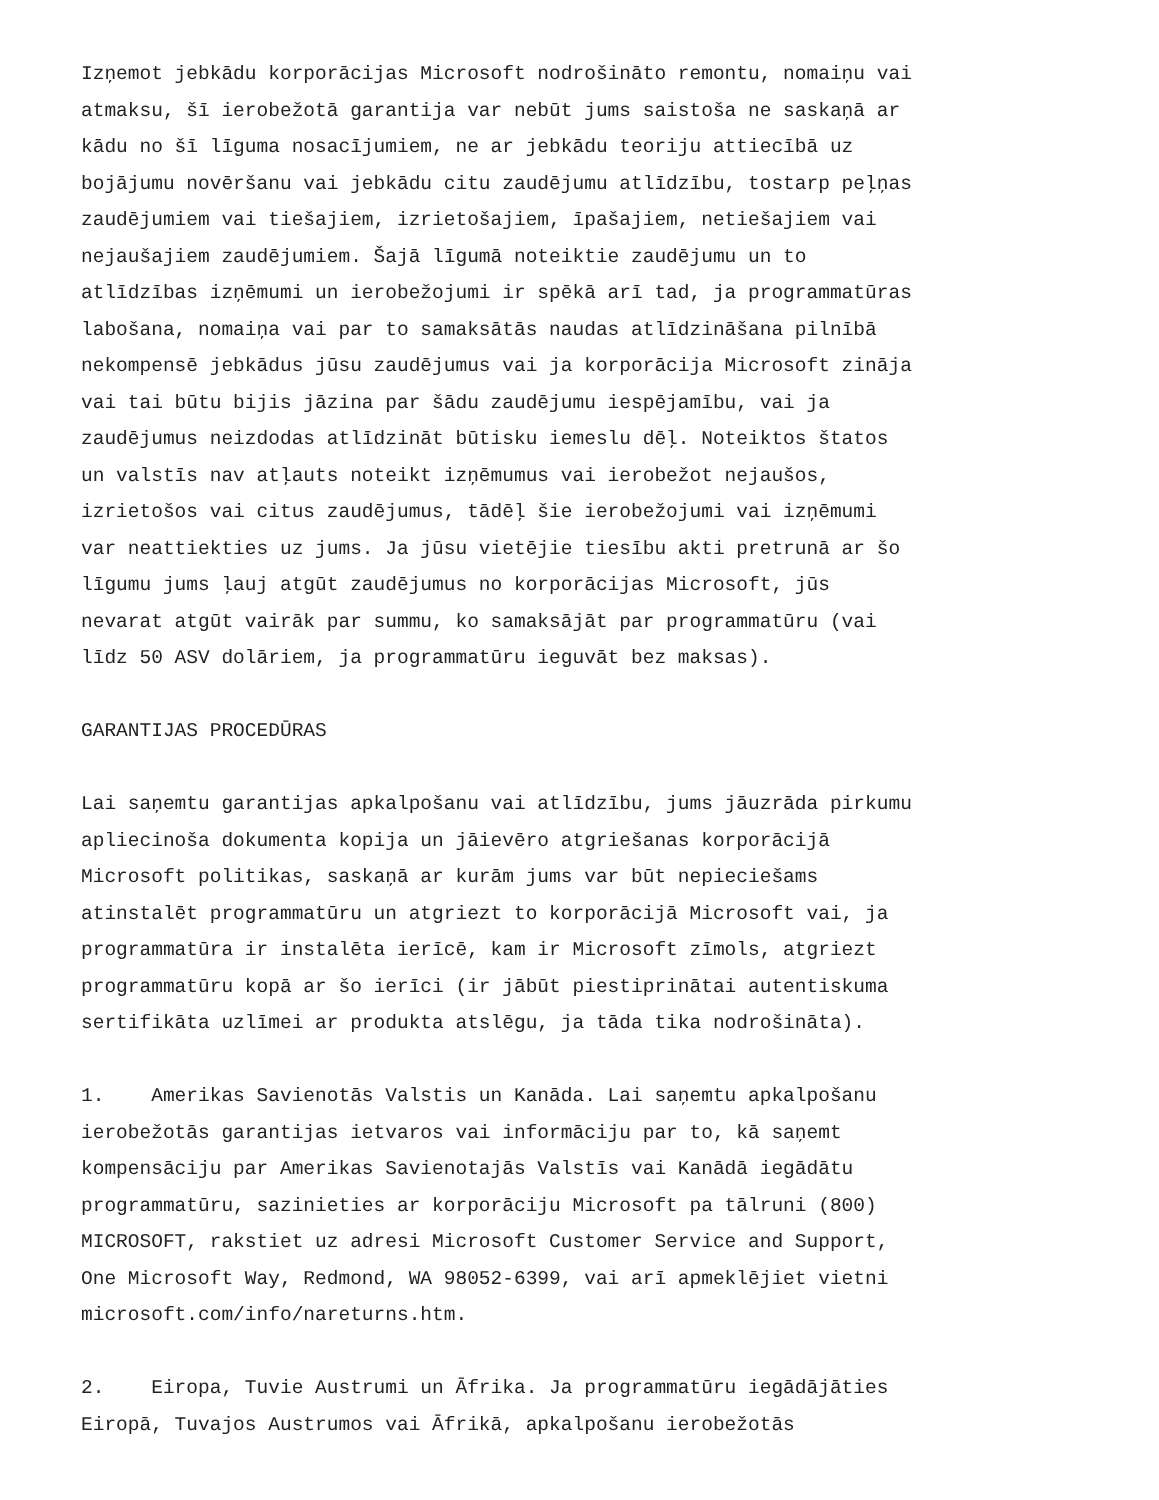Izņemot jebkādu korporācijas Microsoft nodrošināto remontu, nomaiņu vai atmaksu, šī ierobežotā garantija var nebūt jums saistoša ne saskaņā ar kādu no šī līguma nosacījumiem, ne ar jebkādu teoriju attiecībā uz bojājumu novēršanu vai jebkādu citu zaudējumu atlīdzību, tostarp peļņas zaudējumiem vai tiešajiem, izrietošajiem, īpašajiem, netiešajiem vai nejaušajiem zaudējumiem. Šajā līgumā noteiktie zaudējumu un to atlīdzības izņēmumi un ierobežojumi ir spēkā arī tad, ja programmatūras labošana, nomaiņa vai par to samaksātās naudas atlīdzināšana pilnībā nekompensē jebkādus jūsu zaudējumus vai ja korporācija Microsoft zināja vai tai būtu bijis jāzina par šādu zaudējumu iespējamību, vai ja zaudējumus neizdodas atlīdzināt būtisku iemeslu dēļ. Noteiktos štatos un valstīs nav atļauts noteikt izņēmumus vai ierobežot nejaušos, izrietošos vai citus zaudējumus, tādēļ šie ierobežojumi vai izņēmumi var neattiekties uz jums. Ja jūsu vietējie tiesību akti pretrunā ar šo līgumu jums ļauj atgūt zaudējumus no korporācijas Microsoft, jūs nevarat atgūt vairāk par summu, ko samaksājāt par programmatūru (vai līdz 50 ASV dolāriem, ja programmatūru ieguvāt bez maksas).
GARANTIJAS PROCEDŪRAS
Lai saņemtu garantijas apkalpošanu vai atlīdzību, jums jāuzrāda pirkumu apliecinoša dokumenta kopija un jāievēro atgriešanas korporācijā Microsoft politikas, saskaņā ar kurām jums var būt nepieciešams atinstalēt programmatūru un atgriezt to korporācijā Microsoft vai, ja programmatūra ir instalēta ierīcē, kam ir Microsoft zīmols, atgriezt programmatūru kopā ar šo ierīci (ir jābūt piestiprinātai autentiskuma sertifikāta uzlīmei ar produkta atslēgu, ja tāda tika nodrošināta).
1. Amerikas Savienotās Valstis un Kanāda. Lai saņemtu apkalpošanu ierobežotās garantijas ietvaros vai informāciju par to, kā saņemt kompensāciju par Amerikas Savienotajās Valstīs vai Kanādā iegādātu programmatūru, sazinieties ar korporāciju Microsoft pa tālruni (800) MICROSOFT, rakstiet uz adresi Microsoft Customer Service and Support, One Microsoft Way, Redmond, WA 98052-6399, vai arī apmeklējiet vietni microsoft.com/info/nareturns.htm.
2. Eiropa, Tuvie Austrumi un Āfrika. Ja programmatūru iegādājāties Eiropā, Tuvajos Austrumos vai Āfrikā, apkalpošanu ierobežotās